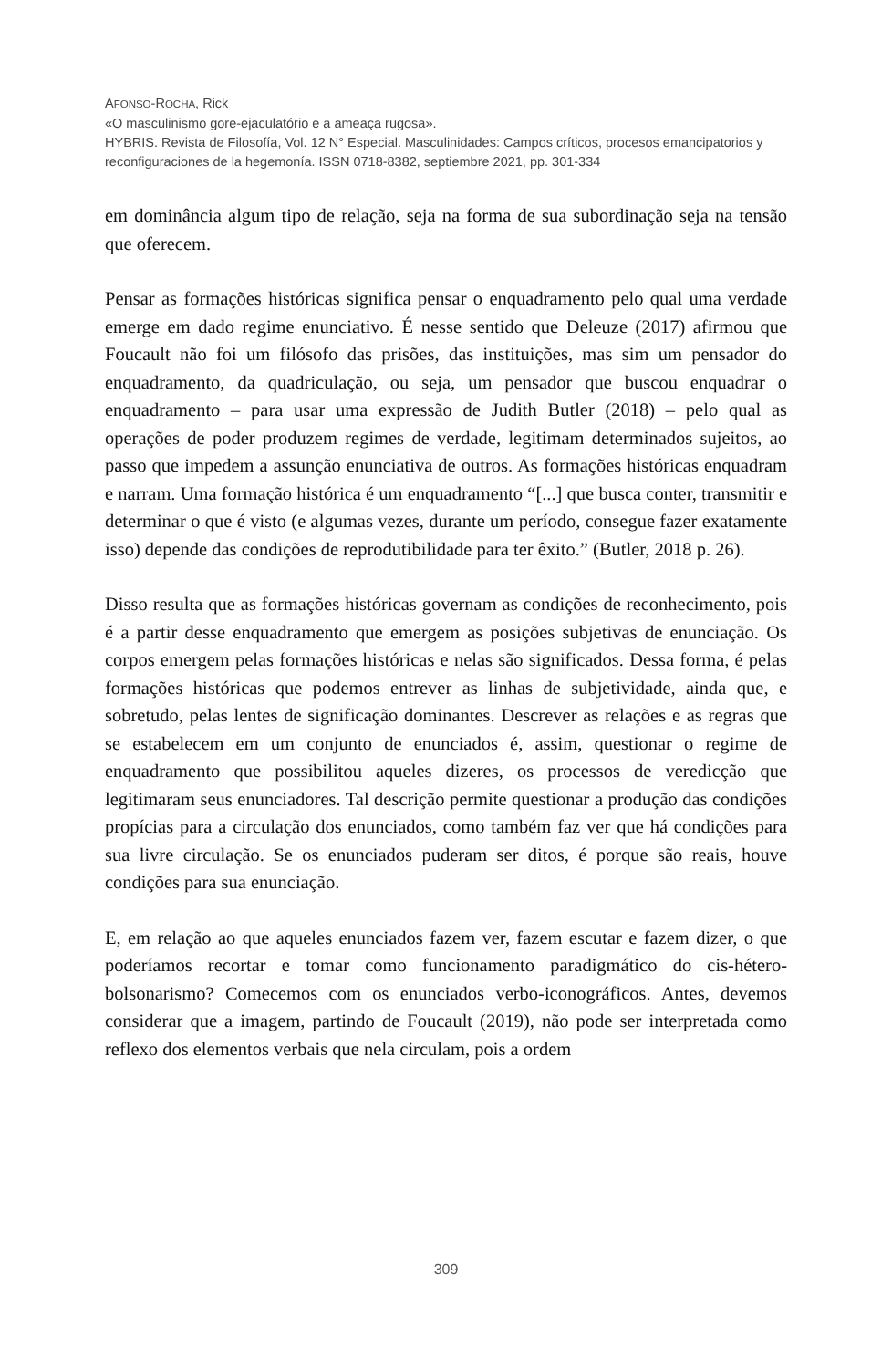AFONSO-ROCHA, Rick
«O masculinismo gore-ejaculatório e a ameaça rugosa».
HYBRIS. Revista de Filosofía, Vol. 12 N° Especial. Masculinidades: Campos críticos, procesos emancipatorios y reconfiguraciones de la hegemonía. ISSN 0718-8382, septiembre 2021, pp. 301-334
em dominância algum tipo de relação, seja na forma de sua subordinação seja na tensão que oferecem.
Pensar as formações históricas significa pensar o enquadramento pelo qual uma verdade emerge em dado regime enunciativo. É nesse sentido que Deleuze (2017) afirmou que Foucault não foi um filósofo das prisões, das instituições, mas sim um pensador do enquadramento, da quadriculação, ou seja, um pensador que buscou enquadrar o enquadramento – para usar uma expressão de Judith Butler (2018) – pelo qual as operações de poder produzem regimes de verdade, legitimam determinados sujeitos, ao passo que impedem a assunção enunciativa de outros. As formações históricas enquadram e narram. Uma formação histórica é um enquadramento “[...] que busca conter, transmitir e determinar o que é visto (e algumas vezes, durante um período, consegue fazer exatamente isso) depende das condições de reprodutibilidade para ter êxito.” (Butler, 2018 p. 26).
Disso resulta que as formações históricas governam as condições de reconhecimento, pois é a partir desse enquadramento que emergem as posições subjetivas de enunciação. Os corpos emergem pelas formações históricas e nelas são significados. Dessa forma, é pelas formações históricas que podemos entrever as linhas de subjetividade, ainda que, e sobretudo, pelas lentes de significação dominantes. Descrever as relações e as regras que se estabelecem em um conjunto de enunciados é, assim, questionar o regime de enquadramento que possibilitou aqueles dizeres, os processos de veredicção que legitimaram seus enunciadores. Tal descrição permite questionar a produção das condições propícias para a circulação dos enunciados, como também faz ver que há condições para sua livre circulação. Se os enunciados puderam ser ditos, é porque são reais, houve condições para sua enunciação.
E, em relação ao que aqueles enunciados fazem ver, fazem escutar e fazem dizer, o que poderíamos recortar e tomar como funcionamento paradigmático do cis-hétero-bolsonarismo? Comecemos com os enunciados verbo-iconográficos. Antes, devemos considerar que a imagem, partindo de Foucault (2019), não pode ser interpretada como reflexo dos elementos verbais que nela circulam, pois a ordem
309